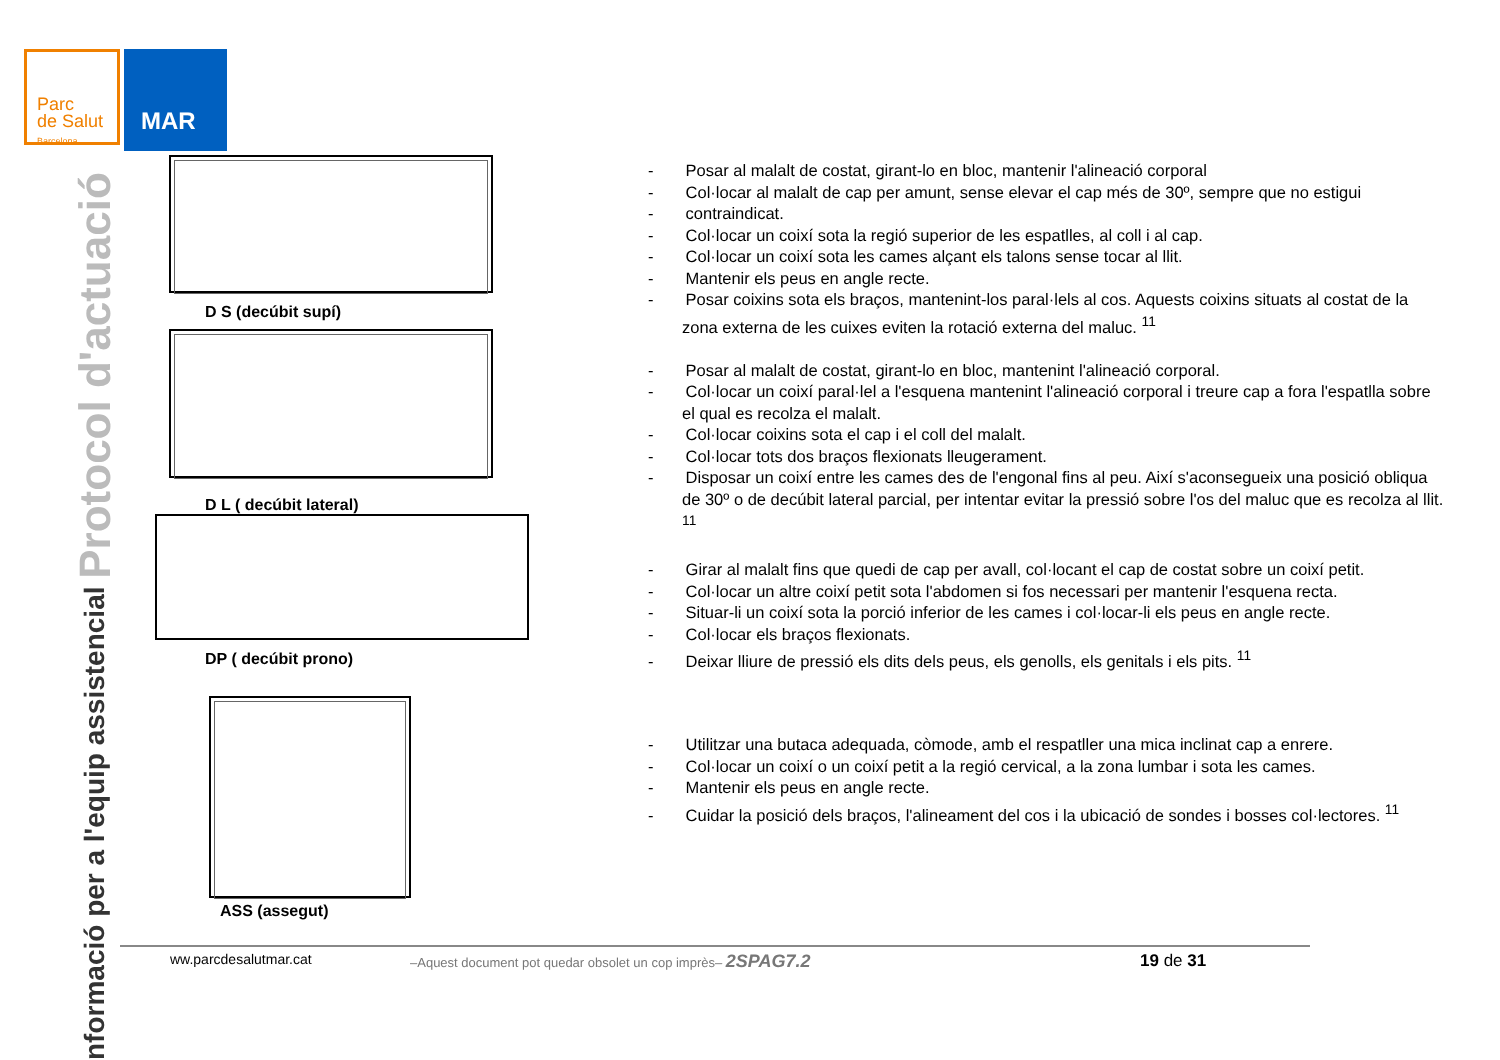Parc
de Salut
Barcelona
MAR
nformació per a l'equip assistencial Protocol d'actuació
D S (decúbit supí)
D L ( decúbit lateral)
DP ( decúbit prono)
ASS (assegut)
- Posar al malalt de costat, girant-lo en bloc, mantenir l'alineació corporal
- Col·locar al malalt de cap per amunt, sense elevar el cap més de 30º, sempre que no estigui
- contraindicat.
- Col·locar un coixí sota la regió superior de les espatlles, al coll i al cap.
- Col·locar un coixí sota les cames alçant els talons sense tocar al llit.
- Mantenir els peus en angle recte.
- Posar coixins sota els braços, mantenint-los paral·lels al cos. Aquests coixins situats al costat de la zona externa de les cuixes eviten la rotació externa del maluc. <sup>11</sup>
- Posar al malalt de costat, girant-lo en bloc, mantenint l'alineació corporal.
- Col·locar un coixí paral·lel a l'esquena mantenint l'alineació corporal i treure cap a fora l'espatlla sobre el qual es recolza el malalt.
- Col·locar coixins sota el cap i el coll del malalt.
- Col·locar tots dos braços flexionats lleugerament.
- Disposar un coixí entre les cames des de l'engonal fins al peu. Així s'aconsegueix una posició obliqua de 30º o de decúbit lateral parcial, per intentar evitar la pressió sobre l'os del maluc que es recolza al llit. <sup>11</sup>
- Girar al malalt fins que quedi de cap per avall, col·locant el cap de costat sobre un coixí petit.
- Col·locar un altre coixí petit sota l'abdomen si fos necessari per mantenir l'esquena recta.
- Situar-li un coixí sota la porció inferior de les cames i col·locar-li els peus en angle recte.
- Col·locar els braços flexionats.
- Deixar lliure de pressió els dits dels peus, els genolls, els genitals i els pits. <sup>11</sup>
- Utilitzar una butaca adequada, còmode, amb el respatller una mica inclinat cap a enrere.
- Col·locar un coixí o un coixí petit a la regió cervical, a la zona lumbar i sota les cames.
- Mantenir els peus en angle recte.
- Cuidar la posició dels braços, l'alineament del cos i la ubicació de sondes i bosses col·lectores. <sup>11</sup>
ww.parcdesalutmar.cat –Aquest document pot quedar obsolet un cop imprès– 2SPAG7.2 19 de 31